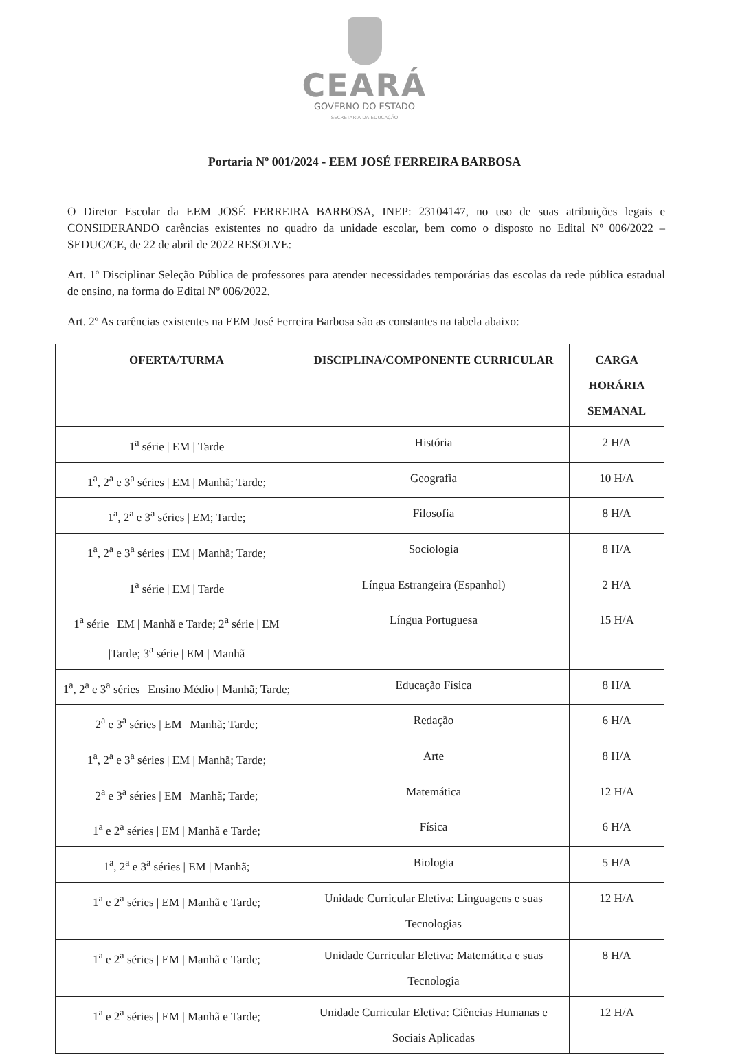CEARÁ
GOVERNO DO ESTADO
SECRETARIA DA EDUCAÇÃO
Portaria Nº 001/2024 - EEM JOSÉ FERREIRA BARBOSA
O Diretor Escolar da EEM JOSÉ FERREIRA BARBOSA, INEP: 23104147, no uso de suas atribuições legais e CONSIDERANDO carências existentes no quadro da unidade escolar, bem como o disposto no Edital Nº 006/2022 – SEDUC/CE, de 22 de abril de 2022 RESOLVE:
Art. 1º Disciplinar Seleção Pública de professores para atender necessidades temporárias das escolas da rede pública estadual de ensino, na forma do Edital Nº 006/2022.
Art. 2º As carências existentes na EEM José Ferreira Barbosa são as constantes na tabela abaixo:
| OFERTA/TURMA | DISCIPLINA/COMPONENTE CURRICULAR | CARGA HORÁRIA SEMANAL |
| --- | --- | --- |
| 1<sup>a</sup> série / EM / Tarde | História | 2 H/A |
| 1<sup>a</sup>, 2<sup>a</sup> e 3<sup>a</sup> séries / EM / Manhã; Tarde; | Geografia | 10 H/A |
| 1<sup>a</sup>, 2<sup>a</sup> e 3<sup>a</sup> séries / EM; Tarde; | Filosofia | 8 H/A |
| 1<sup>a</sup>, 2<sup>a</sup> e 3<sup>a</sup> séries / EM / Manhã; Tarde; | Sociologia | 8 H/A |
| 1<sup>a</sup> série / EM / Tarde | Língua Estrangeira (Espanhol) | 2 H/A |
| 1<sup>a</sup> série / EM / Manhã e Tarde; 2<sup>a</sup> série / EM /Tarde; 3<sup>a</sup> série / EM / Manhã | Língua Portuguesa | 15 H/A |
| 1<sup>a</sup>, 2<sup>a</sup> e 3<sup>a</sup> séries / Ensino Médio / Manhã; Tarde; | Educação Física | 8 H/A |
| 2<sup>a</sup> e 3<sup>a</sup> séries / EM / Manhã; Tarde; | Redação | 6 H/A |
| 1<sup>a</sup>, 2<sup>a</sup> e 3<sup>a</sup> séries / EM / Manhã; Tarde; | Arte | 8 H/A |
| 2<sup>a</sup> e 3<sup>a</sup> séries / EM / Manhã; Tarde; | Matemática | 12 H/A |
| 1<sup>a</sup> e 2<sup>a</sup> séries / EM / Manhã e Tarde; | Física | 6 H/A |
| 1<sup>a</sup>, 2<sup>a</sup> e 3<sup>a</sup> séries / EM / Manhã; | Biologia | 5 H/A |
| 1<sup>a</sup> e 2<sup>a</sup> séries / EM / Manhã e Tarde; | Unidade Curricular Eletiva: Linguagens e suas Tecnologias | 12 H/A |
| 1<sup>a</sup> e 2<sup>a</sup> séries / EM / Manhã e Tarde; | Unidade Curricular Eletiva: Matemática e suas Tecnologia | 8 H/A |
| 1<sup>a</sup> e 2<sup>a</sup> séries / EM / Manhã e Tarde; | Unidade Curricular Eletiva: Ciências Humanas e Sociais Aplicadas | 12 H/A |